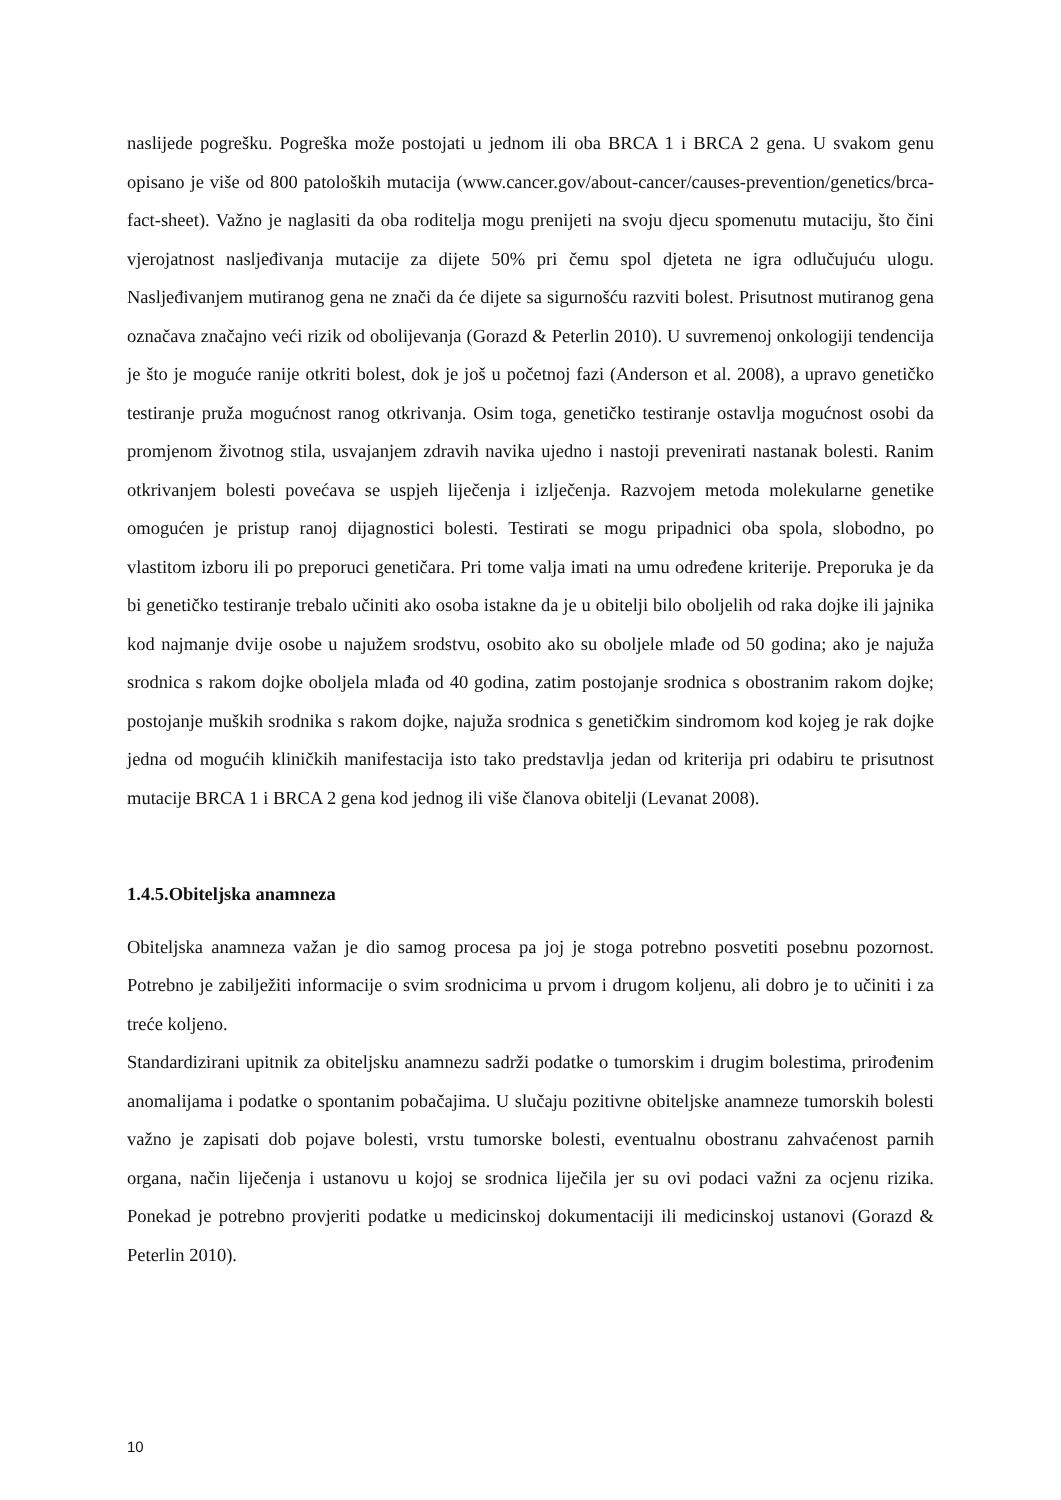naslijede pogrešku. Pogreška može postojati u jednom ili oba BRCA 1 i BRCA 2 gena. U svakom genu opisano je više od 800 patoloških mutacija (www.cancer.gov/about-cancer/causes-prevention/genetics/brca-fact-sheet). Važno je naglasiti da oba roditelja mogu prenijeti na svoju djecu spomenutu mutaciju, što čini vjerojatnost nasljeđivanja mutacije za dijete 50% pri čemu spol djeteta ne igra odlučujuću ulogu. Nasljeđivanjem mutiranog gena ne znači da će dijete sa sigurnošću razviti bolest. Prisutnost mutiranog gena označava značajno veći rizik od obolijevanja (Gorazd & Peterlin 2010). U suvremenoj onkologiji tendencija je što je moguće ranije otkriti bolest, dok je još u početnoj fazi (Anderson et al. 2008), a upravo genetičko testiranje pruža mogućnost ranog otkrivanja. Osim toga, genetičko testiranje ostavlja mogućnost osobi da promjenom životnog stila, usvajanjem zdravih navika ujedno i nastoji prevenirati nastanak bolesti. Ranim otkrivanjem bolesti povećava se uspjeh liječenja i izlječenja. Razvojem metoda molekularne genetike omogućen je pristup ranoj dijagnostici bolesti. Testirati se mogu pripadnici oba spola, slobodno, po vlastitom izboru ili po preporuci genetičara. Pri tome valja imati na umu određene kriterije. Preporuka je da bi genetičko testiranje trebalo učiniti ako osoba istakne da je u obitelji bilo oboljelih od raka dojke ili jajnika kod najmanje dvije osobe u najužem srodstvu, osobito ako su oboljele mlađe od 50 godina; ako je najuža srodnica s rakom dojke oboljela mlađa od 40 godina, zatim postojanje srodnica s obostranim rakom dojke; postojanje muških srodnika s rakom dojke, najuža srodnica s genetičkim sindromom kod kojeg je rak dojke jedna od mogućih kliničkih manifestacija isto tako predstavlja jedan od kriterija pri odabiru te prisutnost mutacije BRCA 1 i BRCA 2 gena kod jednog ili više članova obitelji (Levanat 2008).
1.4.5.Obiteljska anamneza
Obiteljska anamneza važan je dio samog procesa pa joj je stoga potrebno posvetiti posebnu pozornost. Potrebno je zabilježiti informacije o svim srodnicima u prvom i drugom koljenu, ali dobro je to učiniti i za treće koljeno.
Standardizirani upitnik za obiteljsku anamnezu sadrži podatke o tumorskim i drugim bolestima, prirođenim anomalijama i podatke o spontanim pobačajima. U slučaju pozitivne obiteljske anamneze tumorskih bolesti važno je zapisati dob pojave bolesti, vrstu tumorske bolesti, eventualnu obostranu zahvaćenost parnih organa, način liječenja i ustanovu u kojoj se srodnica liječila jer su ovi podaci važni za ocjenu rizika. Ponekad je potrebno provjeriti podatke u medicinskoj dokumentaciji ili medicinskoj ustanovi (Gorazd & Peterlin 2010).
10